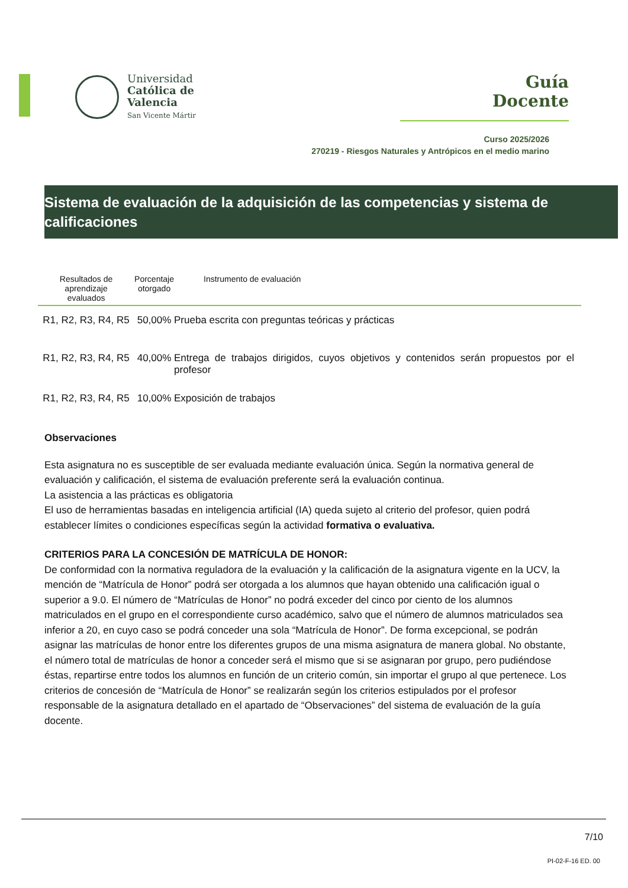Universidad
Católica de
Valencia
San Vicente Mártir
Guía
Docente
Curso 2025/2026
270219 - Riesgos Naturales y Antrópicos en el medio marino
Sistema de evaluación de la adquisición de las competencias y sistema de calificaciones
| Resultados de aprendizaje evaluados | Porcentaje otorgado | Instrumento de evaluación |
| --- | --- | --- |
| R1, R2, R3, R4, R5 | 50,00% | Prueba escrita con preguntas teóricas y prácticas |
| R1, R2, R3, R4, R5 | 40,00% | Entrega de trabajos dirigidos, cuyos objetivos y contenidos serán propuestos por el profesor |
| R1, R2, R3, R4, R5 | 10,00% | Exposición de trabajos |
Observaciones
Esta asignatura no es susceptible de ser evaluada mediante evaluación única. Según la normativa general de evaluación y calificación, el sistema de evaluación preferente será la evaluación continua.
La asistencia a las prácticas es obligatoria
El uso de herramientas basadas en inteligencia artificial (IA) queda sujeto al criterio del profesor, quien podrá establecer límites o condiciones específicas según la actividad formativa o evaluativa.
CRITERIOS PARA LA CONCESIÓN DE MATRÍCULA DE HONOR:
De conformidad con la normativa reguladora de la evaluación y la calificación de la asignatura vigente en la UCV, la mención de “Matrícula de Honor” podrá ser otorgada a los alumnos que hayan obtenido una calificación igual o superior a 9.0. El número de “Matrículas de Honor” no podrá exceder del cinco por ciento de los alumnos matriculados en el grupo en el correspondiente curso académico, salvo que el número de alumnos matriculados sea inferior a 20, en cuyo caso se podrá conceder una sola “Matrícula de Honor”. De forma excepcional, se podrán asignar las matrículas de honor entre los diferentes grupos de una misma asignatura de manera global. No obstante, el número total de matrículas de honor a conceder será el mismo que si se asignaran por grupo, pero pudiéndose éstas, repartirse entre todos los alumnos en función de un criterio común, sin importar el grupo al que pertenece. Los criterios de concesión de “Matrícula de Honor” se realizarán según los criterios estipulados por el profesor responsable de la asignatura detallado en el apartado de “Observaciones” del sistema de evaluación de la guía docente.
7/10
PI-02-F-16 ED. 00